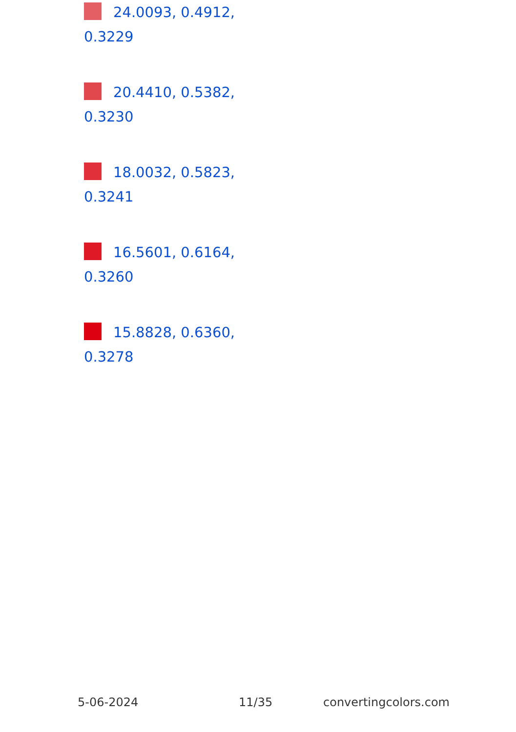24.0093, 0.4912, 0.3229
20.4410, 0.5382, 0.3230
18.0032, 0.5823, 0.3241
16.5601, 0.6164, 0.3260
15.8828, 0.6360, 0.3278
5-06-2024 11/35 convertingcolors.com